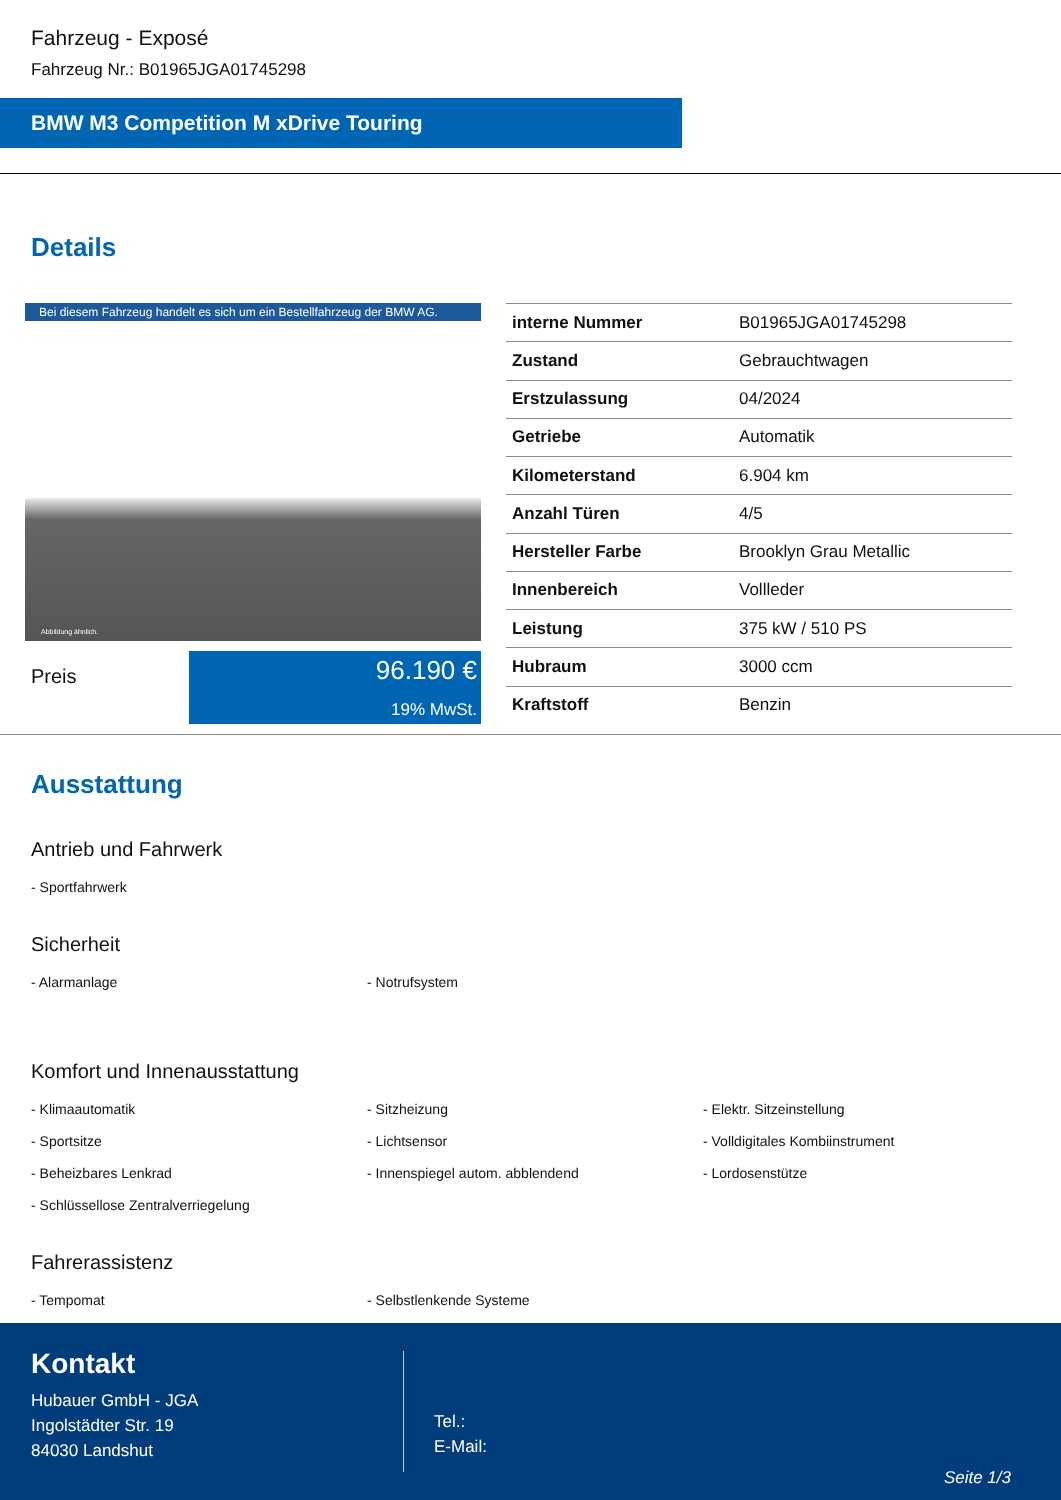Fahrzeug - Exposé
Fahrzeug Nr.: B01965JGA01745298
BMW M3 Competition M xDrive Touring
Details
Bei diesem Fahrzeug handelt es sich um ein Bestellfahrzeug der BMW AG.
Abbildung ähnlich.
Preis
96.190 €
19% MwSt.
| interne Nummer | B01965JGA01745298 |
| Zustand | Gebrauchtwagen |
| Erstzulassung | 04/2024 |
| Getriebe | Automatik |
| Kilometerstand | 6.904 km |
| Anzahl Türen | 4/5 |
| Hersteller Farbe | Brooklyn Grau Metallic |
| Innenbereich | Vollleder |
| Leistung | 375 kW / 510 PS |
| Hubraum | 3000 ccm |
| Kraftstoff | Benzin |
Ausstattung
Antrieb und Fahrwerk
- Sportfahrwerk
Sicherheit
- Alarmanlage
- Notrufsystem
Komfort und Innenausstattung
- Klimaautomatik
- Sitzheizung
- Elektr. Sitzeinstellung
- Sportsitze
- Lichtsensor
- Volldigitales Kombiinstrument
- Beheizbares Lenkrad
- Innenspiegel autom. abblendend
- Lordosenstütze
- Schlüssellose Zentralverriegelung
Fahrerassistenz
- Tempomat
- Selbstlenkende Systeme
Kontakt
Hubauer GmbH - JGA
Ingolstädter Str. 19
84030 Landshut
Tel.:
E-Mail:
Seite 1/3